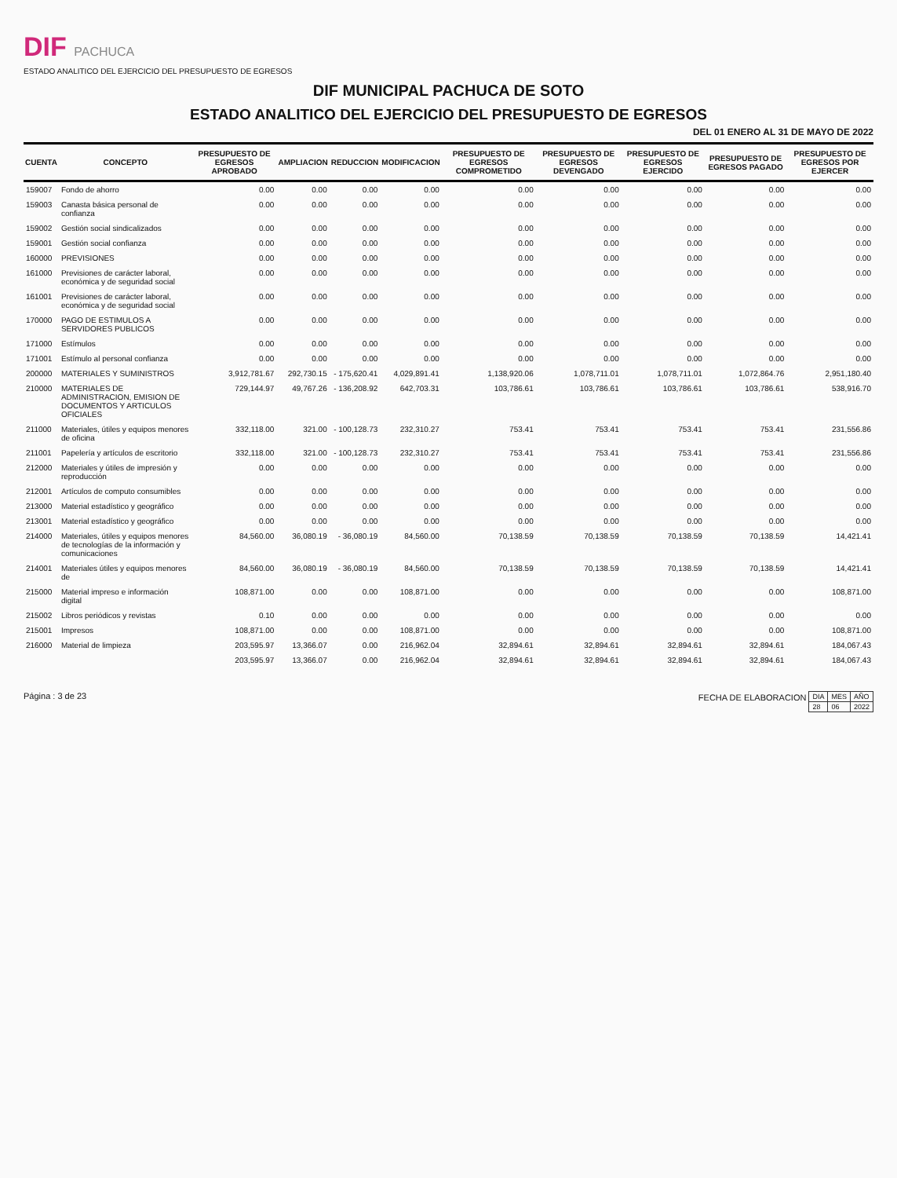DIF PACHUCA
ESTADO ANALITICO DEL EJERCICIO DEL PRESUPUESTO DE EGRESOS
DIF MUNICIPAL PACHUCA DE SOTO
ESTADO ANALITICO DEL EJERCICIO DEL PRESUPUESTO DE EGRESOS
DEL 01 ENERO AL 31 DE MAYO DE 2022
| CUENTA | CONCEPTO | PRESUPUESTO DE EGRESOS APROBADO | AMPLIACION | REDUCCION | MODIFICACION | PRESUPUESTO DE EGRESOS COMPROMETIDO | PRESUPUESTO DE EGRESOS DEVENGADO | PRESUPUESTO DE EGRESOS EJERCIDO | PRESUPUESTO DE EGRESOS PAGADO | PRESUPUESTO DE EGRESOS POR EJERCER |
| --- | --- | --- | --- | --- | --- | --- | --- | --- | --- | --- |
| 159007 | Fondo de ahorro | 0.00 | 0.00 | 0.00 | 0.00 | 0.00 | 0.00 | 0.00 | 0.00 | 0.00 |
| 159003 | Canasta básica personal de confianza | 0.00 | 0.00 | 0.00 | 0.00 | 0.00 | 0.00 | 0.00 | 0.00 | 0.00 |
| 159002 | Gestión social sindicalizados | 0.00 | 0.00 | 0.00 | 0.00 | 0.00 | 0.00 | 0.00 | 0.00 | 0.00 |
| 159001 | Gestión social confianza | 0.00 | 0.00 | 0.00 | 0.00 | 0.00 | 0.00 | 0.00 | 0.00 | 0.00 |
| 160000 | PREVISIONES | 0.00 | 0.00 | 0.00 | 0.00 | 0.00 | 0.00 | 0.00 | 0.00 | 0.00 |
| 161000 | Previsiones de carácter laboral, económica y de seguridad social | 0.00 | 0.00 | 0.00 | 0.00 | 0.00 | 0.00 | 0.00 | 0.00 | 0.00 |
| 161001 | Previsiones de carácter laboral, económica y de seguridad social | 0.00 | 0.00 | 0.00 | 0.00 | 0.00 | 0.00 | 0.00 | 0.00 | 0.00 |
| 170000 | PAGO DE ESTIMULOS A SERVIDORES PUBLICOS | 0.00 | 0.00 | 0.00 | 0.00 | 0.00 | 0.00 | 0.00 | 0.00 | 0.00 |
| 171000 | Estímulos | 0.00 | 0.00 | 0.00 | 0.00 | 0.00 | 0.00 | 0.00 | 0.00 | 0.00 |
| 171001 | Estímulo al personal confianza | 0.00 | 0.00 | 0.00 | 0.00 | 0.00 | 0.00 | 0.00 | 0.00 | 0.00 |
| 200000 | MATERIALES Y SUMINISTROS | 3,912,781.67 | 292,730.15 | - 175,620.41 | 4,029,891.41 | 1,138,920.06 | 1,078,711.01 | 1,078,711.01 | 1,072,864.76 | 2,951,180.40 |
| 210000 | MATERIALES DE ADMINISTRACION, EMISION DE DOCUMENTOS Y ARTICULOS OFICIALES | 729,144.97 | 49,767.26 | - 136,208.92 | 642,703.31 | 103,786.61 | 103,786.61 | 103,786.61 | 103,786.61 | 538,916.70 |
| 211000 | Materiales, útiles y equipos menores de oficina | 332,118.00 | 321.00 | - 100,128.73 | 232,310.27 | 753.41 | 753.41 | 753.41 | 753.41 | 231,556.86 |
| 211001 | Papelería y artículos de escritorio | 332,118.00 | 321.00 | - 100,128.73 | 232,310.27 | 753.41 | 753.41 | 753.41 | 753.41 | 231,556.86 |
| 212000 | Materiales y útiles de impresión y reproducción | 0.00 | 0.00 | 0.00 | 0.00 | 0.00 | 0.00 | 0.00 | 0.00 | 0.00 |
| 212001 | Artículos de computo consumibles | 0.00 | 0.00 | 0.00 | 0.00 | 0.00 | 0.00 | 0.00 | 0.00 | 0.00 |
| 213000 | Material estadístico y geográfico | 0.00 | 0.00 | 0.00 | 0.00 | 0.00 | 0.00 | 0.00 | 0.00 | 0.00 |
| 213001 | Material estadístico y geográfico | 0.00 | 0.00 | 0.00 | 0.00 | 0.00 | 0.00 | 0.00 | 0.00 | 0.00 |
| 214000 | Materiales, útiles y equipos menores de tecnologías de la información y comunicaciones | 84,560.00 | 36,080.19 | - 36,080.19 | 84,560.00 | 70,138.59 | 70,138.59 | 70,138.59 | 70,138.59 | 14,421.41 |
| 214001 | Materiales útiles y equipos menores de | 84,560.00 | 36,080.19 | - 36,080.19 | 84,560.00 | 70,138.59 | 70,138.59 | 70,138.59 | 70,138.59 | 14,421.41 |
| 215000 | Material impreso e información digital | 108,871.00 | 0.00 | 0.00 | 108,871.00 | 0.00 | 0.00 | 0.00 | 0.00 | 108,871.00 |
| 215002 | Libros periódicos y revistas | 0.10 | 0.00 | 0.00 | 0.00 | 0.00 | 0.00 | 0.00 | 0.00 | 0.00 |
| 215001 | Impresos | 108,871.00 | 0.00 | 0.00 | 108,871.00 | 0.00 | 0.00 | 0.00 | 0.00 | 108,871.00 |
| 216000 | Material de limpieza | 203,595.97 | 13,366.07 | 0.00 | 216,962.04 | 32,894.61 | 32,894.61 | 32,894.61 | 32,894.61 | 184,067.43 |
| | | 203,595.97 | 13,366.07 | 0.00 | 216,962.04 | 32,894.61 | 32,894.61 | 32,894.61 | 32,894.61 | 184,067.43 |
Página : 3 de 23 FECHA DE ELABORACION
| DIA | MES | AÑO |
| 28 | 06 | 2022 |